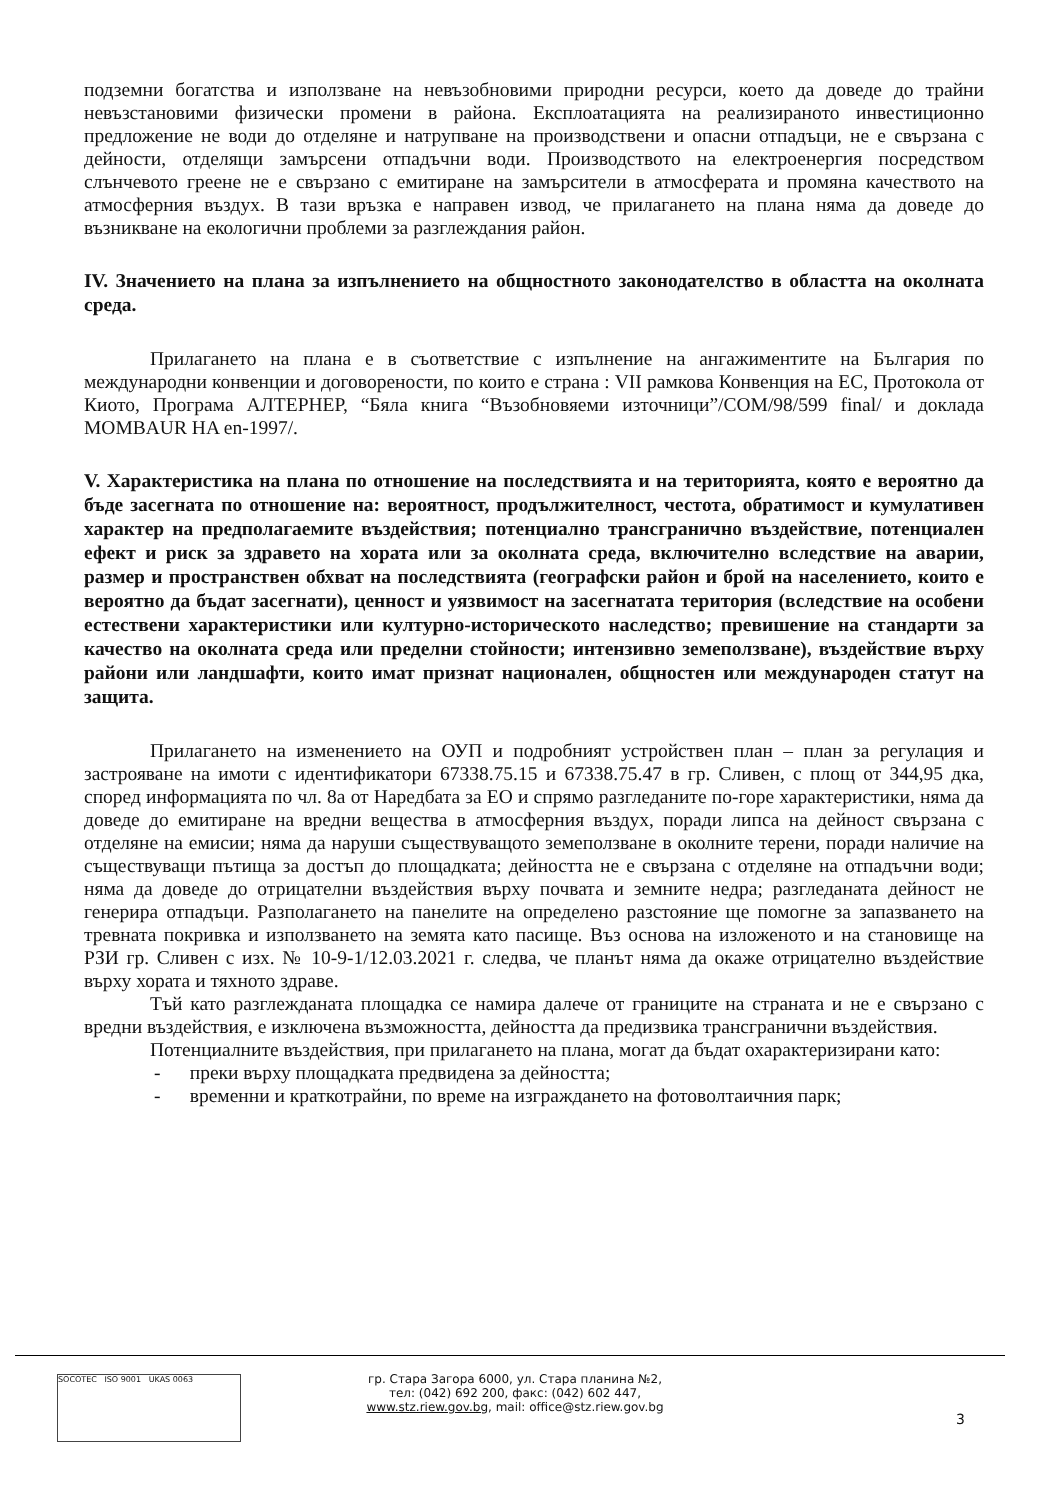подземни богатства и използване на невъзобновими природни ресурси, което да доведе до трайни невъзстановими физически промени в района. Експлоатацията на реализираното инвестиционно предложение не води до отделяне и натрупване на производствени и опасни отпадъци, не е свързана с дейности, отделящи замърсени отпадъчни води. Производството на електроенергия посредством слънчевото греене не е свързано с емитиране на замърсители в атмосферата и промяна качеството на атмосферния въздух. В тази връзка е направен извод, че прилагането на плана няма да доведе до възникване на екологични проблеми за разглеждания район.
IV. Значението на плана за изпълнението на общностното законодателство в областта на околната среда.
Прилагането на плана е в съответствие с изпълнение на ангажиментите на България по международни конвенции и договорености, по които е страна : VII рамкова Конвенция на ЕС, Протокола от Киото, Програма АЛТЕРНЕР, “Бяла книга “Възобновяеми източници”/COM/98/599 final/ и доклада MOMBAUR HA en-1997/.
V. Характеристика на плана по отношение на последствията и на територията, която е вероятно да бъде засегната по отношение на: вероятност, продължителност, честота, обратимост и кумулативен характер на предполагаемите въздействия; потенциално трансгранично въздействие, потенциален ефект и риск за здравето на хората или за околната среда, включително вследствие на аварии, размер и пространствен обхват на последствията (географски район и брой на населението, които е вероятно да бъдат засегнати), ценност и уязвимост на засегнатата територия (вследствие на особени естествени характеристики или културно-историческото наследство; превишение на стандарти за качество на околната среда или пределни стойности; интензивно земеползване), въздействие върху райони или ландшафти, които имат признат национален, общностен или международен статут на защита.
Прилагането на изменението на ОУП и подробният устройствен план – план за регулация и застрояване на имоти с идентификатори 67338.75.15 и 67338.75.47 в гр. Сливен, с площ от 344,95 дка, според информацията по чл. 8а от Наредбата за ЕО и спрямо разгледаните по-горе характеристики, няма да доведе до емитиране на вредни вещества в атмосферния въздух, поради липса на дейност свързана с отделяне на емисии; няма да наруши съществуващото земеползване в околните терени, поради наличие на съществуващи пътища за достъп до площадката; дейността не е свързана с отделяне на отпадъчни води; няма да доведе до отрицателни въздействия върху почвата и земните недра; разгледаната дейност не генерира отпадъци. Разполагането на панелите на определено разстояние ще помогне за запазването на тревната покривка и използването на земята като пасище. Въз основа на изложеното и на становище на РЗИ гр. Сливен с изх. № 10-9-1/12.03.2021 г. следва, че планът няма да окаже отрицателно въздействие върху хората и тяхното здраве.
Тъй като разглежданата площадка се намира далече от границите на страната и не е свързано с вредни въздействия, е изключена възможността, дейността да предизвика трансгранични въздействия.
Потенциалните въздействия, при прилагането на плана, могат да бъдат охарактеризирани като:
- преки върху площадката предвидена за дейността;
- временни и краткотрайни, по време на изграждането на фотоволтаичния парк;
SOCOTEC ISO 9001 UKAS 0063
гр. Стара Загора 6000, ул. Стара планина №2,
тел: (042) 692 200, факс: (042) 602 447,
www.stz.riew.gov.bg, mail: office@stz.riew.gov.bg
3